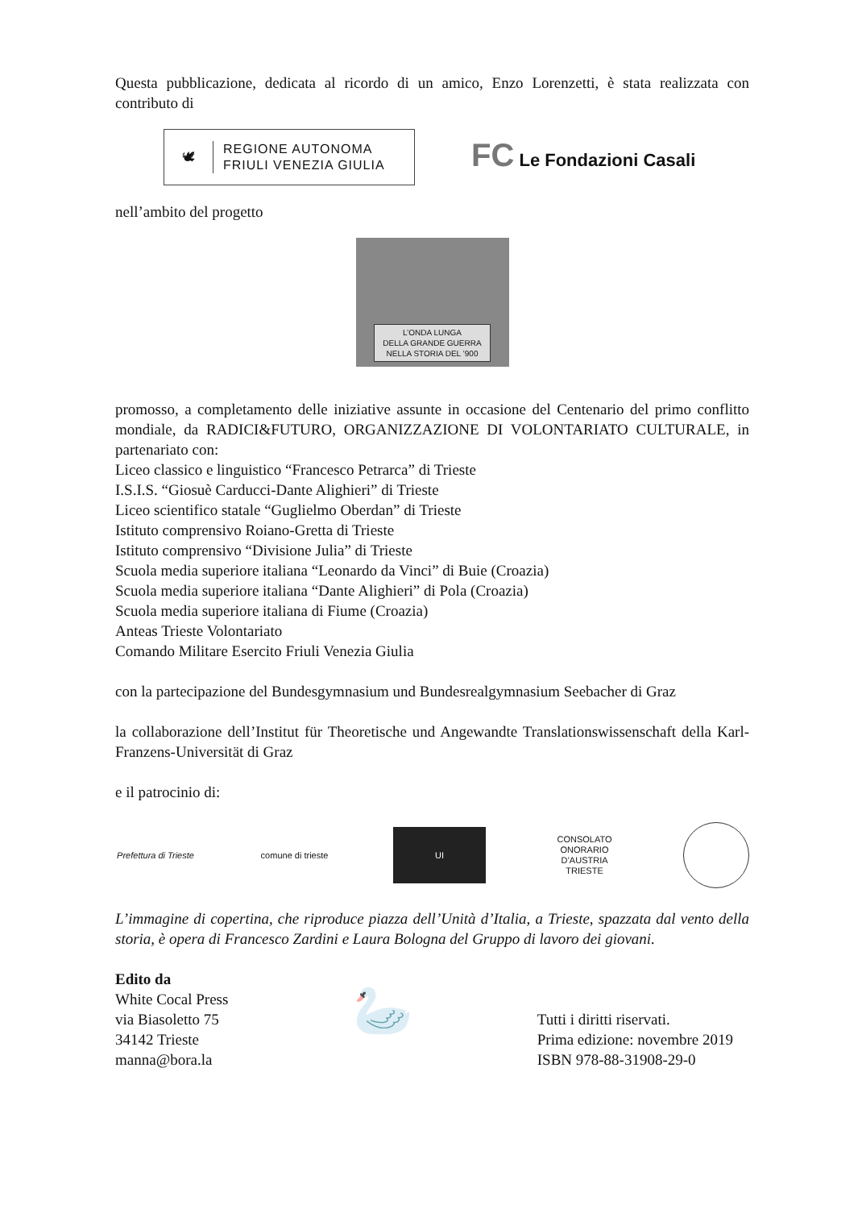Questa pubblicazione, dedicata al ricordo di un amico, Enzo Lorenzetti, è stata realizzata con contributo di
🕊 REGIONE AUTONOMA
FRIULI VENEZIA GIULIA
FC Le Fondazioni Casali
nell’ambito del progetto
L’ONDA LUNGA
DELLA GRANDE GUERRA
NELLA STORIA DEL ’900
promosso, a completamento delle iniziative assunte in occasione del Centenario del primo conflitto mondiale, da RADICI&FUTURO, ORGANIZZAZIONE DI VOLONTARIATO CULTURALE, in partenariato con:
Liceo classico e linguistico “Francesco Petrarca” di Trieste
I.S.I.S. “Giosuè Carducci-Dante Alighieri” di Trieste
Liceo scientifico statale “Guglielmo Oberdan” di Trieste
Istituto comprensivo Roiano-Gretta di Trieste
Istituto comprensivo “Divisione Julia” di Trieste
Scuola media superiore italiana “Leonardo da Vinci” di Buie (Croazia)
Scuola media superiore italiana “Dante Alighieri” di Pola (Croazia)
Scuola media superiore italiana di Fiume (Croazia)
Anteas Trieste Volontariato
Comando Militare Esercito Friuli Venezia Giulia
con la partecipazione del Bundesgymnasium und Bundesrealgymnasium Seebacher di Graz
la collaborazione dell’Institut für Theoretische und Angewandte Translationswissenschaft della Karl-Franzens-Universität di Graz
e il patrocinio di:
Prefettura di Trieste
comune di trieste
UI
CONSOLATO
ONORARIO
D’AUSTRIA
TRIESTE
L’immagine di copertina, che riproduce piazza dell’Unità d’Italia, a Trieste, spazzata dal vento della storia, è opera di Francesco Zardini e Laura Bologna del Gruppo di lavoro dei giovani.
Edito da
White Cocal Press
via Biasoletto 75
34142 Trieste
manna@bora.la
🦢
Tutti i diritti riservati.
Prima edizione: novembre 2019
ISBN 978-88-31908-29-0